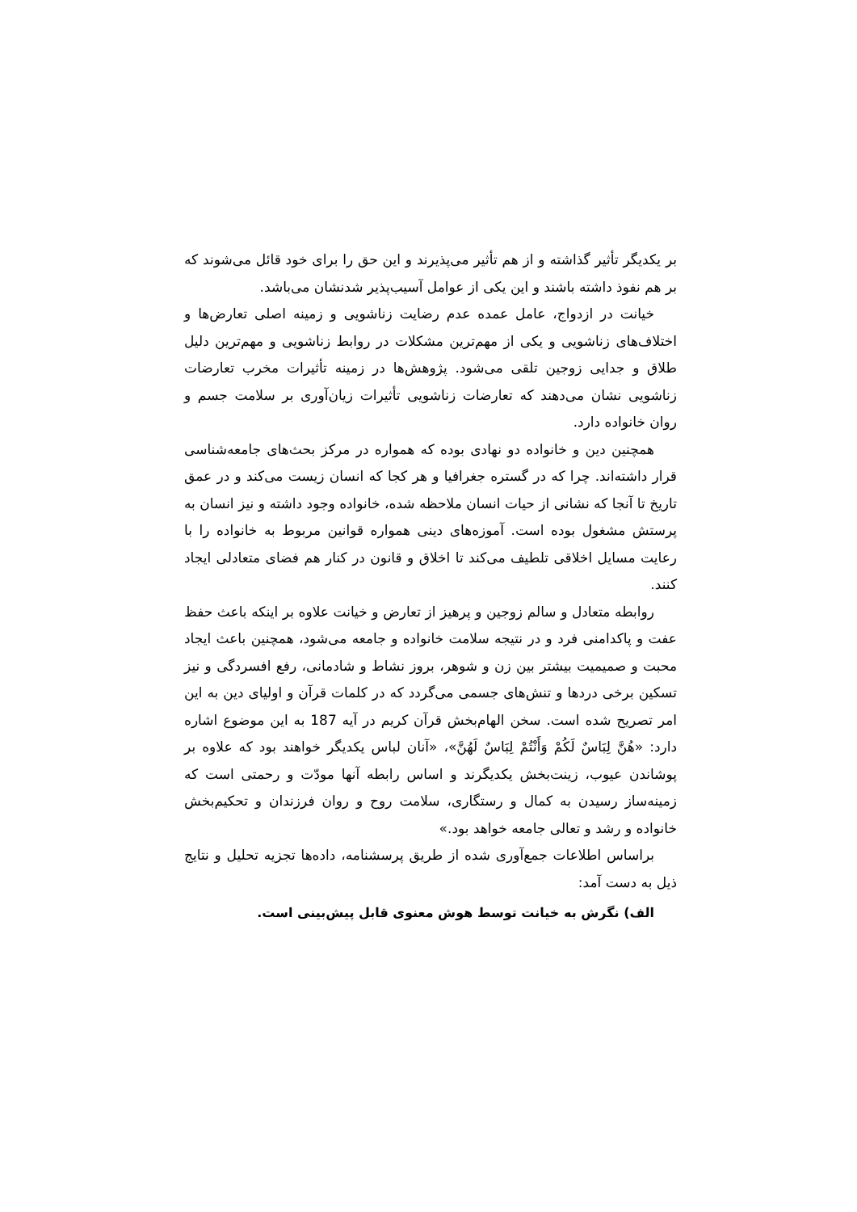بر یکدیگر تأثیر گذاشته و از هم تأثیر می‌پذیرند و این حق را برای خود قائل می‌شوند که بر هم نفوذ داشته باشند و این یکی از عوامل آسیب‌پذیر شدنشان می‌باشد.
خیانت در ازدواج، عامل عمده عدم رضایت زناشویی و زمینه اصلی تعارض‌ها و اختلاف‌های زناشویی و یکی از مهم‌ترین مشکلات در روابط زناشویی و مهم‌ترین دلیل طلاق و جدایی زوجین تلقی می‌شود. پژوهش‌ها در زمینه تأثیرات مخرب تعارضات زناشویی نشان می‌دهند که تعارضات زناشویی تأثیرات زیان‌آوری بر سلامت جسم و روان خانواده دارد.
همچنین دین و خانواده دو نهادی بوده که همواره در مرکز بحث‌های جامعه‌شناسی قرار داشته‌اند. چرا که در گستره جغرافیا و هر کجا که انسان زیست می‌کند و در عمق تاریخ تا آنجا که نشانی از حیات انسان ملاحظه شده، خانواده وجود داشته و نیز انسان به پرستش مشغول بوده است. آموزه‌های دینی همواره قوانین مربوط به خانواده را با رعایت مسایل اخلاقی تلطیف می‌کند تا اخلاق و قانون در کنار هم فضای متعادلی ایجاد کنند.
روابطه متعادل و سالم زوجین و پرهیز از تعارض و خیانت علاوه بر اینکه باعث حفظ عفت و پاکدامنی فرد و در نتیجه سلامت خانواده و جامعه می‌شود، همچنین باعث ایجاد محبت و صمیمیت بیشتر بین زن و شوهر، بروز نشاط و شادمانی، رفع افسردگی و نیز تسکین برخی دردها و تنش‌های جسمی می‌گردد که در کلمات قرآن و اولیای دین به این امر تصریح شده است. سخن الهام‌بخش قرآن کریم در آیه 187 به این موضوع اشاره دارد: «هُنَّ لِبَاسٌ لَكُمْ وَأَنْتُمْ لِبَاسٌ لَهُنَّ»، «آنان لباس یکدیگر خواهند بود که علاوه بر پوشاندن عیوب، زینت‌بخش یکدیگرند و اساس رابطه آنها مودّت و رحمتی است که زمینه‌ساز رسیدن به کمال و رستگاری، سلامت روح و روان فرزندان و تحکیم‌بخش خانواده و رشد و تعالی جامعه خواهد بود.»
براساس اطلاعات جمع‌آوری شده از طریق پرسشنامه، داده‌ها تجزیه تحلیل و نتایج ذیل به دست آمد:
الف) نگرش به خیانت توسط هوش معنوی قابل پیش‌بینی است.